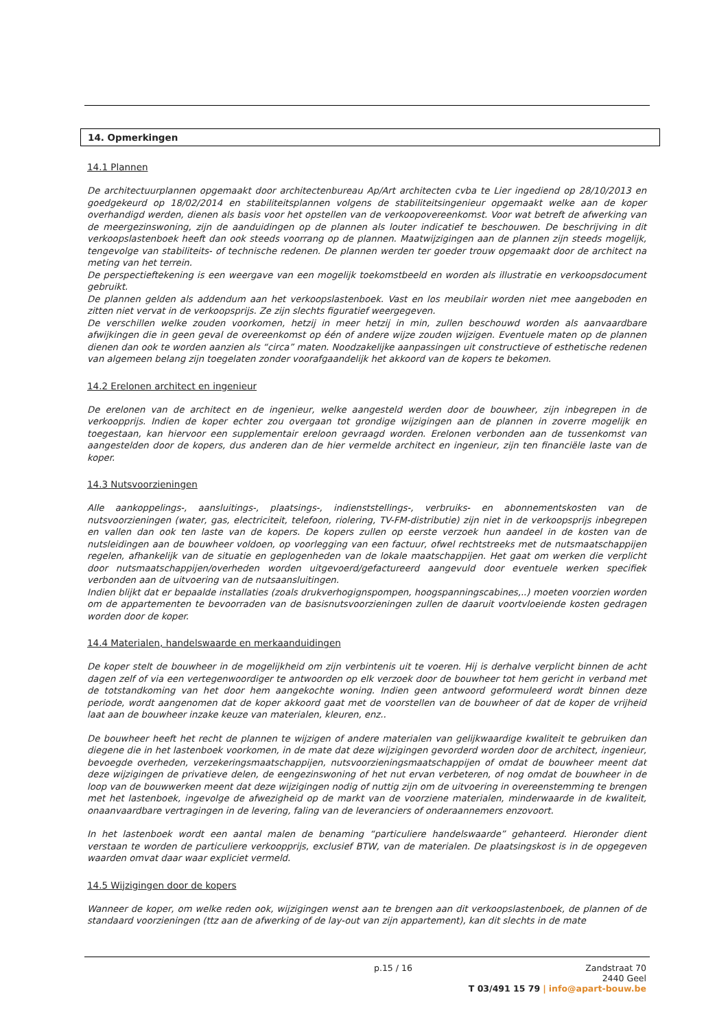14. Opmerkingen
14.1 Plannen
De architectuurplannen opgemaakt door architectenbureau Ap/Art architecten cvba te Lier ingediend op 28/10/2013 en goedgekeurd op 18/02/2014 en stabiliteitsplannen volgens de stabiliteitsingenieur opgemaakt welke aan de koper overhandigd werden, dienen als basis voor het opstellen van de verkoopovereenkomst. Voor wat betreft de afwerking van de meergezinswoning, zijn de aanduidingen op de plannen als louter indicatief te beschouwen. De beschrijving in dit verkoopslastenboek heeft dan ook steeds voorrang op de plannen. Maatwijzigingen aan de plannen zijn steeds mogelijk, tengevolge van stabiliteits- of technische redenen. De plannen werden ter goeder trouw opgemaakt door de architect na meting van het terrein.
De perspectieftekening is een weergave van een mogelijk toekomstbeeld en worden als illustratie en verkoopsdocument gebruikt.
De plannen gelden als addendum aan het verkoopslastenboek. Vast en los meubilair worden niet mee aangeboden en zitten niet vervat in de verkoopsprijs. Ze zijn slechts figuratief weergegeven.
De verschillen welke zouden voorkomen, hetzij in meer hetzij in min, zullen beschouwd worden als aanvaardbare afwijkingen die in geen geval de overeenkomst op één of andere wijze zouden wijzigen. Eventuele maten op de plannen dienen dan ook te worden aanzien als “circa” maten. Noodzakelijke aanpassingen uit constructieve of esthetische redenen van algemeen belang zijn toegelaten zonder voorafgaandelijk het akkoord van de kopers te bekomen.
14.2 Erelonen architect en ingenieur
De erelonen van de architect en de ingenieur, welke aangesteld werden door de bouwheer, zijn inbegrepen in de verkoopprijs. Indien de koper echter zou overgaan tot grondige wijzigingen aan de plannen in zoverre mogelijk en toegestaan, kan hiervoor een supplementair ereloon gevraagd worden. Erelonen verbonden aan de tussenkomst van aangestelden door de kopers, dus anderen dan de hier vermelde architect en ingenieur, zijn ten financiële laste van de koper.
14.3 Nutsvoorzieningen
Alle aankoppelings-, aansluitings-, plaatsings-, indienststellings-, verbruiks- en abonnementskosten van de nutsvoorzieningen (water, gas, electriciteit, telefoon, riolering, TV-FM-distributie) zijn niet in de verkoopsprijs inbegrepen en vallen dan ook ten laste van de kopers. De kopers zullen op eerste verzoek hun aandeel in de kosten van de nutsleidingen aan de bouwheer voldoen, op voorlegging van een factuur, ofwel rechtstreeks met de nutsmaatschappijen regelen, afhankelijk van de situatie en geplogenheden van de lokale maatschappijen. Het gaat om werken die verplicht door nutsmaatschappijen/overheden worden uitgevoerd/gefactureerd aangevuld door eventuele werken specifiek verbonden aan de uitvoering van de nutsaansluitingen.
Indien blijkt dat er bepaalde installaties (zoals drukverhogignspompen, hoogspanningscabines,..) moeten voorzien worden om de appartementen te bevoorraden van de basisnutsvoorzieningen zullen de daaruit voortvloeiende kosten gedragen worden door de koper.
14.4 Materialen, handelswaarde en merkaanduidingen
De koper stelt de bouwheer in de mogelijkheid om zijn verbintenis uit te voeren. Hij is derhalve verplicht binnen de acht dagen zelf of via een vertegenwoordiger te antwoorden op elk verzoek door de bouwheer tot hem gericht in verband met de totstandkoming van het door hem aangekochte woning. Indien geen antwoord geformuleerd wordt binnen deze periode, wordt aangenomen dat de koper akkoord gaat met de voorstellen van de bouwheer of dat de koper de vrijheid laat aan de bouwheer inzake keuze van materialen, kleuren, enz..
De bouwheer heeft het recht de plannen te wijzigen of andere materialen van gelijkwaardige kwaliteit te gebruiken dan diegene die in het lastenboek voorkomen, in de mate dat deze wijzigingen gevorderd worden door de architect, ingenieur, bevoegde overheden, verzekeringsmaatschappijen, nutsvoorzieningsmaatschappijen of omdat de bouwheer meent dat deze wijzigingen de privatieve delen, de eengezinswoning of het nut ervan verbeteren, of nog omdat de bouwheer in de loop van de bouwwerken meent dat deze wijzigingen nodig of nuttig zijn om de uitvoering in overeenstemming te brengen met het lastenboek, ingevolge de afwezigheid op de markt van de voorziene materialen, minderwaarde in de kwaliteit, onaanvaardbare vertragingen in de levering, faling van de leveranciers of onderaannemers enzovoort.
In het lastenboek wordt een aantal malen de benaming “particuliere handelswaarde” gehanteerd. Hieronder dient verstaan te worden de particuliere verkoopprijs, exclusief BTW, van de materialen. De plaatsingskost is in de opgegeven waarden omvat daar waar expliciet vermeld.
14.5 Wijzigingen door de kopers
Wanneer de koper, om welke reden ook, wijzigingen wenst aan te brengen aan dit verkoopslastenboek, de plannen of de standaard voorzieningen (ttz aan de afwerking of de lay-out van zijn appartement), kan dit slechts in de mate
p.15 / 16
Zandstraat 70
2440 Geel
T 03/491 15 79 | info@apart-bouw.be